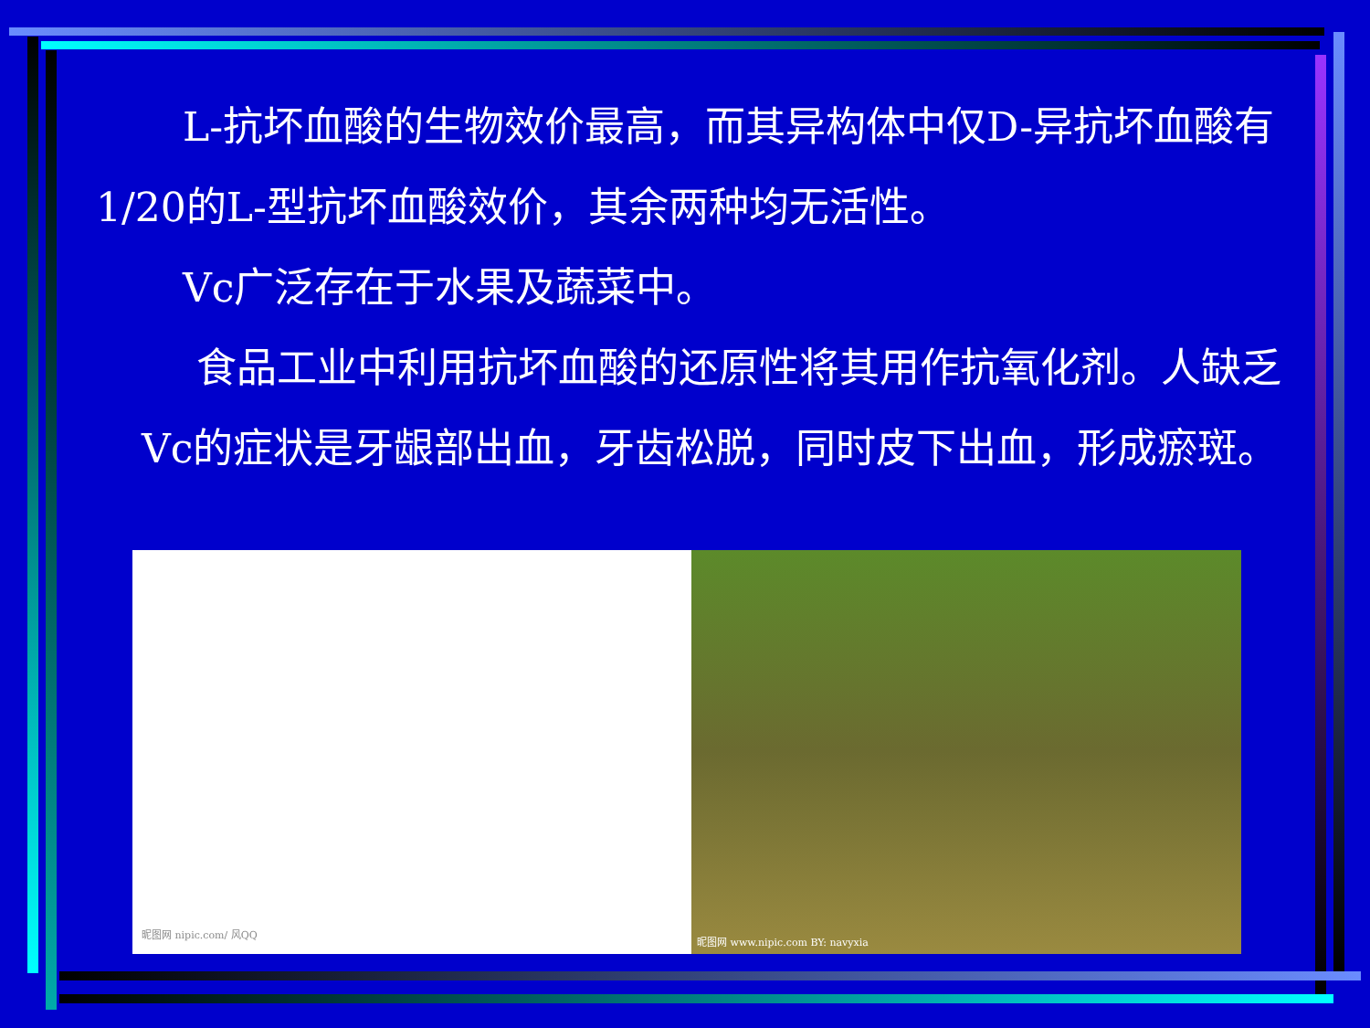L-抗坏血酸的生物效价最高，而其异构体中仅D-异抗坏血酸有1/20的L-型抗坏血酸效价，其余两种均无活性。
Vc广泛存在于水果及蔬菜中。
食品工业中利用抗坏血酸的还原性将其用作抗氧化剂。人缺乏Vc的症状是牙龈部出血，牙齿松脱，同时皮下出血，形成瘀斑。
昵图网 nipic.com/ 风QQ
昵图网 www.nipic.com BY: navyxia